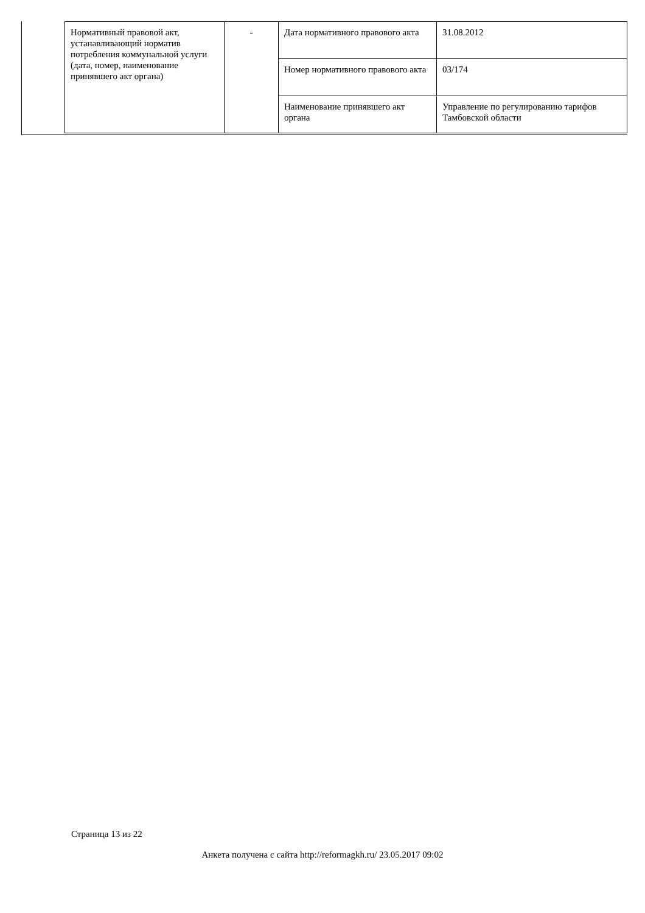| Нормативный правовой акт, устанавливающий норматив потребления коммунальной услуги (дата, номер, наименование принявшего акт органа) | - | Дата нормативного правового акта | 31.08.2012 |
| | | Номер нормативного правового акта | 03/174 |
| | | Наименование принявшего акт органа | Управление по регулированию тарифов Тамбовской области |
Страница 13 из 22
Анкета получена с сайта http://reformagkh.ru/ 23.05.2017 09:02